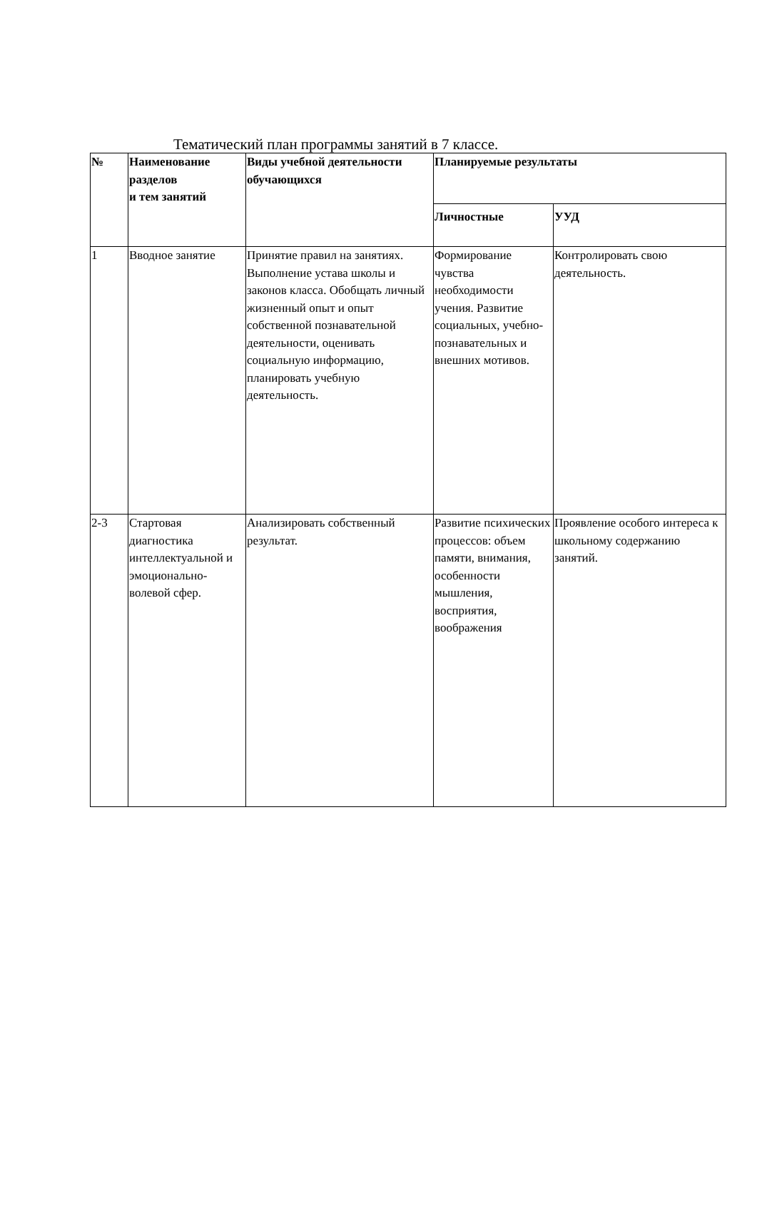Тематический план программы занятий в 7 классе.
| № | Наименование разделов и тем занятий | Виды учебной деятельности обучающихся | Планируемые результаты | |
| --- | --- | --- | --- | --- |
| | | | Личностные | УУД |
| 1 | Вводное занятие | Принятие правил на занятиях. Выполнение устава школы и законов класса. Обобщать личный жизненный опыт и опыт собственной познавательной деятельности, оценивать социальную информацию, планировать учебную деятельность. | Формирование чувства необходимости учения. Развитие социальных, учебно-познавательных и внешних мотивов. | Контролировать свою деятельность. |
| 2-3 | Стартовая диагностика интеллектуальной и эмоционально-волевой сфер. | Анализировать собственный результат. | Развитие психических процессов: объем памяти, внимания, особенности мышления, восприятия, воображения | Проявление особого интереса к школьному содержанию занятий. |